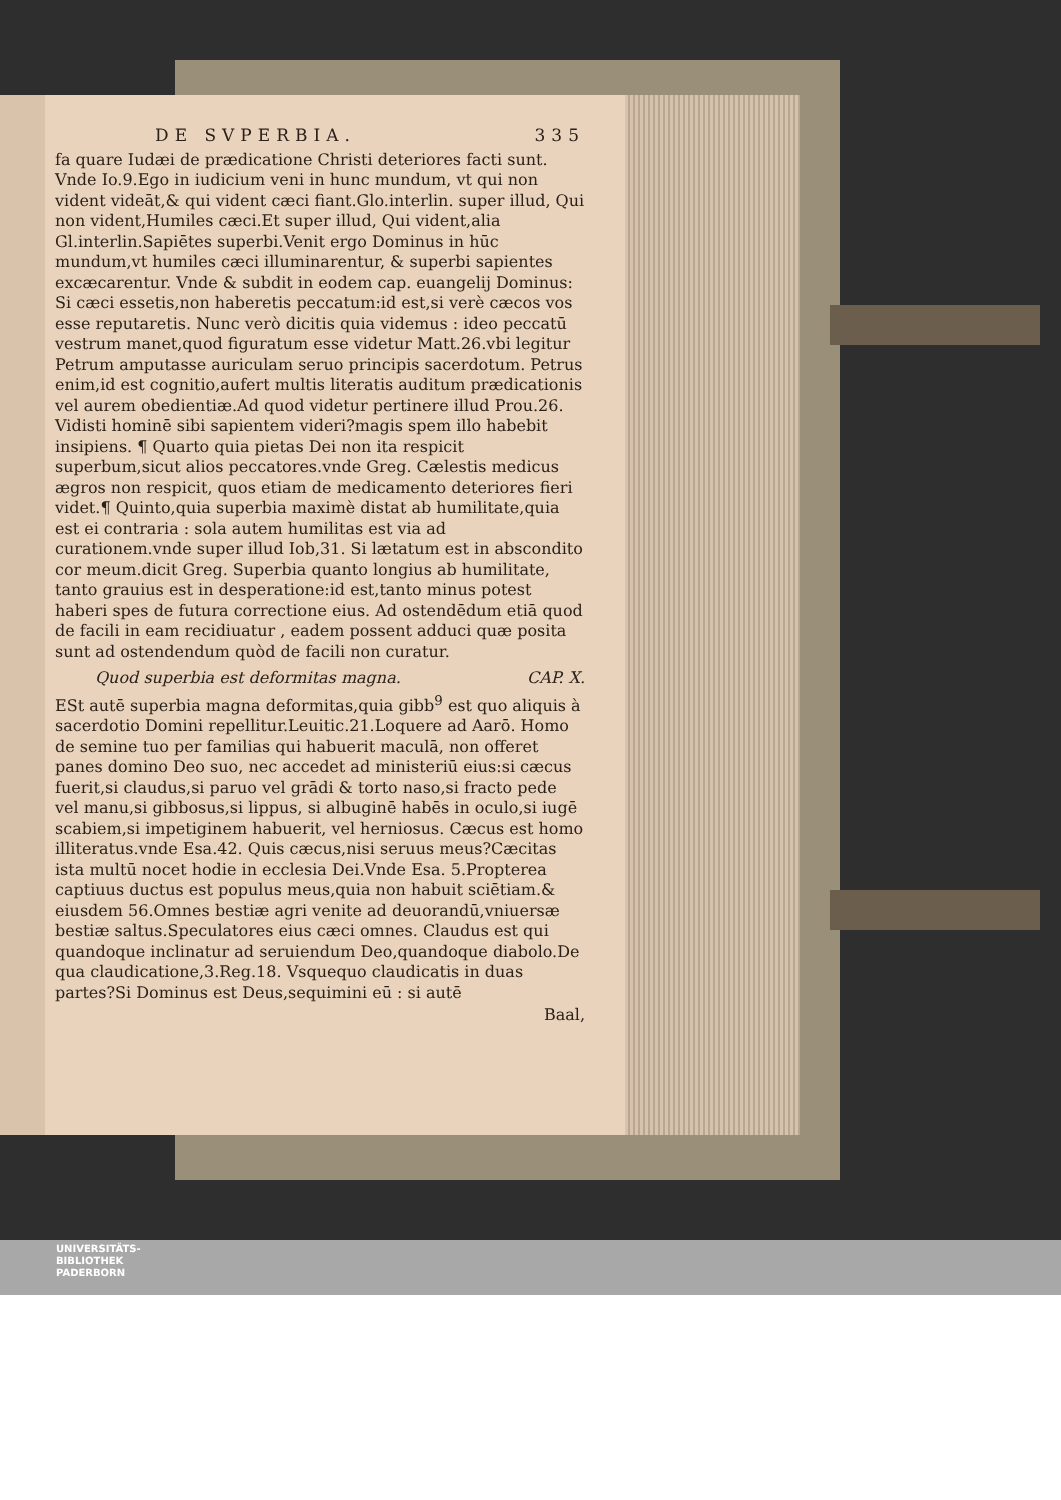DE SVPERBIA. 335
fa quare Iudæi de prædicatione Christi deteriores facti sunt. Vnde Io.9.Ego in iudicium veni in hunc mundum, vt qui non vident videāt,& qui vident cæci fiant.Glo.interlin. super illud, Qui non vident,Humiles cæci.Et super illud, Qui vident,alia Gl.interlin.Sapiētes superbi.Venit ergo Dominus in hūc mundum,vt humiles cæci illuminarentur, & superbi sapientes excæcarentur. Vnde & subdit in eodem cap. euangelij Dominus: Si cæci essetis,non haberetis peccatum:id est,si verè cæcos vos esse reputaretis. Nunc verò dicitis quia videmus : ideo peccatū vestrum manet,quod figuratum esse videtur Matt.26.vbi legitur Petrum amputasse auriculam seruo principis sacerdotum. Petrus enim,id est cognitio,aufert multis literatis auditum prædicationis vel aurem obedientiæ.Ad quod videtur pertinere illud Prou.26. Vidisti hominē sibi sapientem videri?magis spem illo habebit insipiens. ¶ Quarto quia pietas Dei non ita respicit superbum,sicut alios peccatores.vnde Greg. Cælestis medicus ægros non respicit, quos etiam de medicamento deteriores fieri videt.¶ Quinto,quia superbia maximè distat ab humilitate,quia est ei contraria : sola autem humilitas est via ad curationem.vnde super illud Iob,31. Si lætatum est in abscondito cor meum.dicit Greg. Superbia quanto longius ab humilitate, tanto grauius est in desperatione:id est,tanto minus potest haberi spes de futura correctione eius. Ad ostendēdum etiā quod de facili in eam recidiuatur , eadem possent adduci quæ posita sunt ad ostendendum quòd de facili non curatur.
Quod superbia est deformitas magna. CAP. X.
ESt autē superbia magna deformitas,quia gibb<sup>9</sup> est quo aliquis à sacerdotio Domini repellitur.Leuitic.21.Loquere ad Aarō. Homo de semine tuo per familias qui habuerit maculā, non offeret panes domino Deo suo, nec accedet ad ministeriū eius:si cæcus fuerit,si claudus,si paruo vel grādi & torto naso,si fracto pede vel manu,si gibbosus,si lippus, si albuginē habēs in oculo,si iugē scabiem,si impetiginem habuerit, vel herniosus. Cæcus est homo illiteratus.vnde Esa.42. Quis cæcus,nisi seruus meus?Cæcitas ista multū nocet hodie in ecclesia Dei.Vnde Esa. 5.Propterea captiuus ductus est populus meus,quia non habuit sciētiam.& eiusdem 56.Omnes bestiæ agri venite ad deuorandū,vniuersæ bestiæ saltus.Speculatores eius cæci omnes. Claudus est qui quandoque inclinatur ad seruiendum Deo,quandoque diabolo.De qua claudicatione,3.Reg.18. Vsquequo claudicatis in duas partes?Si Dominus est Deus,sequimini eū : si autē
Baal,
UNIVERSITÄTS-
BIBLIOTHEK
PADERBORN